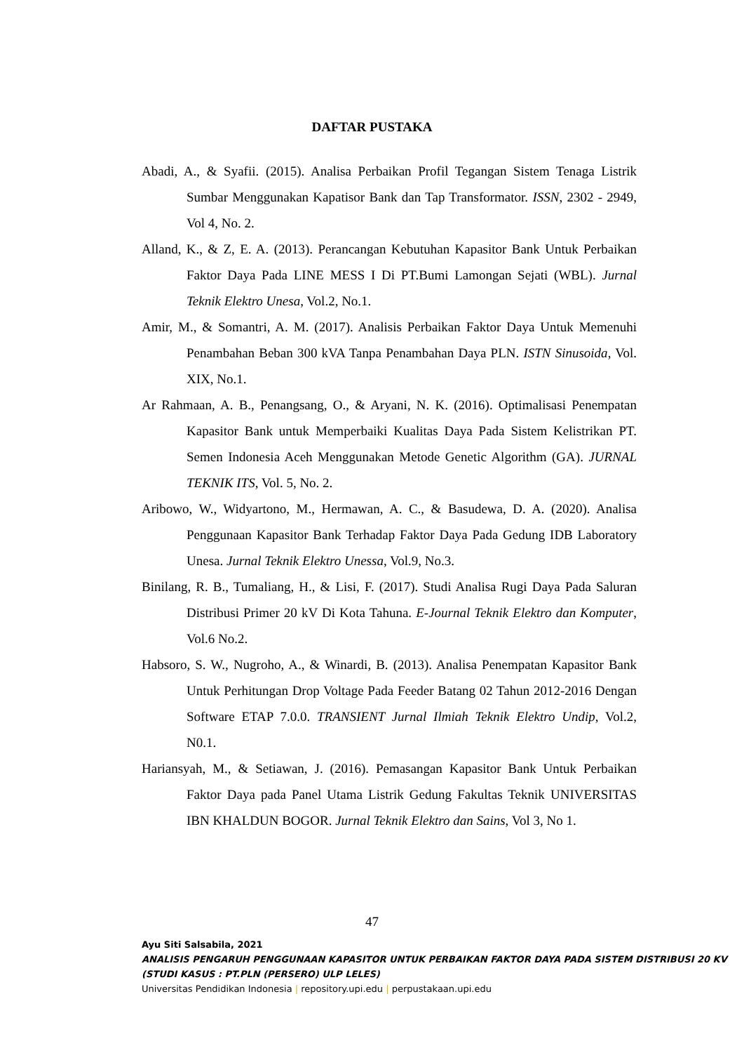DAFTAR PUSTAKA
Abadi, A., & Syafii. (2015). Analisa Perbaikan Profil Tegangan Sistem Tenaga Listrik Sumbar Menggunakan Kapatisor Bank dan Tap Transformator. ISSN, 2302 - 2949, Vol 4, No. 2.
Alland, K., & Z, E. A. (2013). Perancangan Kebutuhan Kapasitor Bank Untuk Perbaikan Faktor Daya Pada LINE MESS I Di PT.Bumi Lamongan Sejati (WBL). Jurnal Teknik Elektro Unesa, Vol.2, No.1.
Amir, M., & Somantri, A. M. (2017). Analisis Perbaikan Faktor Daya Untuk Memenuhi Penambahan Beban 300 kVA Tanpa Penambahan Daya PLN. ISTN Sinusoida, Vol. XIX, No.1.
Ar Rahmaan, A. B., Penangsang, O., & Aryani, N. K. (2016). Optimalisasi Penempatan Kapasitor Bank untuk Memperbaiki Kualitas Daya Pada Sistem Kelistrikan PT. Semen Indonesia Aceh Menggunakan Metode Genetic Algorithm (GA). JURNAL TEKNIK ITS, Vol. 5, No. 2.
Aribowo, W., Widyartono, M., Hermawan, A. C., & Basudewa, D. A. (2020). Analisa Penggunaan Kapasitor Bank Terhadap Faktor Daya Pada Gedung IDB Laboratory Unesa. Jurnal Teknik Elektro Unessa, Vol.9, No.3.
Binilang, R. B., Tumaliang, H., & Lisi, F. (2017). Studi Analisa Rugi Daya Pada Saluran Distribusi Primer 20 kV Di Kota Tahuna. E-Journal Teknik Elektro dan Komputer, Vol.6 No.2.
Habsoro, S. W., Nugroho, A., & Winardi, B. (2013). Analisa Penempatan Kapasitor Bank Untuk Perhitungan Drop Voltage Pada Feeder Batang 02 Tahun 2012-2016 Dengan Software ETAP 7.0.0. TRANSIENT Jurnal Ilmiah Teknik Elektro Undip, Vol.2, N0.1.
Hariansyah, M., & Setiawan, J. (2016). Pemasangan Kapasitor Bank Untuk Perbaikan Faktor Daya pada Panel Utama Listrik Gedung Fakultas Teknik UNIVERSITAS IBN KHALDUN BOGOR. Jurnal Teknik Elektro dan Sains, Vol 3, No 1.
47
Ayu Siti Salsabila, 2021
ANALISIS PENGARUH PENGGUNAAN KAPASITOR UNTUK PERBAIKAN FAKTOR DAYA PADA SISTEM DISTRIBUSI 20 KV (STUDI KASUS : PT.PLN (PERSERO) ULP LELES)
Universitas Pendidikan Indonesia | repository.upi.edu | perpustakaan.upi.edu